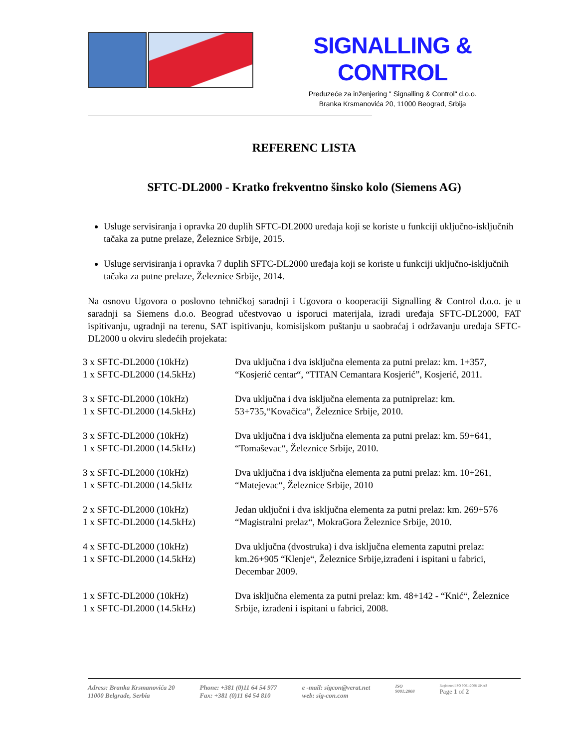SIGNALLING & CONTROL
Preduzeće za inženjering " Signalling & Control" d.o.o.
Branka Krsmanovića 20, 11000 Beograd, Srbija
REFERENC LISTA
SFTC-DL2000 - Kratko frekventno šinsko kolo (Siemens AG)
Usluge servisiranja i opravka 20 duplih SFTC-DL2000 uređaja koji se koriste u funkciji uključno-isključnih tačaka za putne prelaze, Železnice Srbije, 2015.
Usluge servisiranja i opravka 7 duplih SFTC-DL2000 uređaja koji se koriste u funkciji uključno-isključnih tačaka za putne prelaze, Železnice Srbije, 2014.
Na osnovu Ugovora o poslovno tehničkoj saradnji i Ugovora o kooperaciji Signalling & Control d.o.o. je u saradnji sa Siemens d.o.o. Beograd učestvovao u isporuci materijala, izradi uređaja SFTC-DL2000, FAT ispitivanju, ugradnji na terenu, SAT ispitivanju, komisijskom puštanju u saobraćaj i održavanju uređaja SFTC-DL2000 u okviru sledećih projekata:
| 3 x SFTC-DL2000 (10kHz) 1 x SFTC-DL2000 (14.5kHz) | Dva uključna i dva isključna elementa za putni prelaz: km. 1+357, “Kosjerić centar“, “TITAN Cemantara Kosjerić”, Kosjerić, 2011. |
| 3 x SFTC-DL2000 (10kHz) 1 x SFTC-DL2000 (14.5kHz) | Dva uključna i dva isključna elementa za putniprelaz: km. 53+735,“Kovačica“, Železnice Srbije, 2010. |
| 3 x SFTC-DL2000 (10kHz) 1 x SFTC-DL2000 (14.5kHz) | Dva uključna i dva isključna elementa za putni prelaz: km. 59+641, “Tomaševac“, Železnice Srbije, 2010. |
| 3 x SFTC-DL2000 (10kHz) 1 x SFTC-DL2000 (14.5kHz | Dva uključna i dva isključna elementa za putni prelaz: km. 10+261, “Matejevac“, Železnice Srbije, 2010 |
| 2 x SFTC-DL2000 (10kHz) 1 x SFTC-DL2000 (14.5kHz) | Jedan uključni i dva isključna elementa za putni prelaz: km. 269+576 “Magistralni prelaz“, MokraGora Železnice Srbije, 2010. |
| 4 x SFTC-DL2000 (10kHz) 1 x SFTC-DL2000 (14.5kHz) | Dva uključna (dvostruka) i dva isključna elementa zaputni prelaz: km.26+905 “Klenje“, Železnice Srbije,izrađeni i ispitani u fabrici, Decembar 2009. |
| 1 x SFTC-DL2000 (10kHz) 1 x SFTC-DL2000 (14.5kHz) | Dva isključna elementa za putni prelaz: km. 48+142 - “Knić“, Železnice Srbije, izrađeni i ispitani u fabrici, 2008. |
Adress: Branka Krsmanovića 20
11000 Belgrade, Serbia
Phone: +381 (0)11 64 54 977
Fax: +381 (0)11 64 54 810
e -mail: sigcon@verat.net
web: sig-con.com
ISO
9001:2008
Registered ISO 9001:2008 UKAS
Page 1 of 2